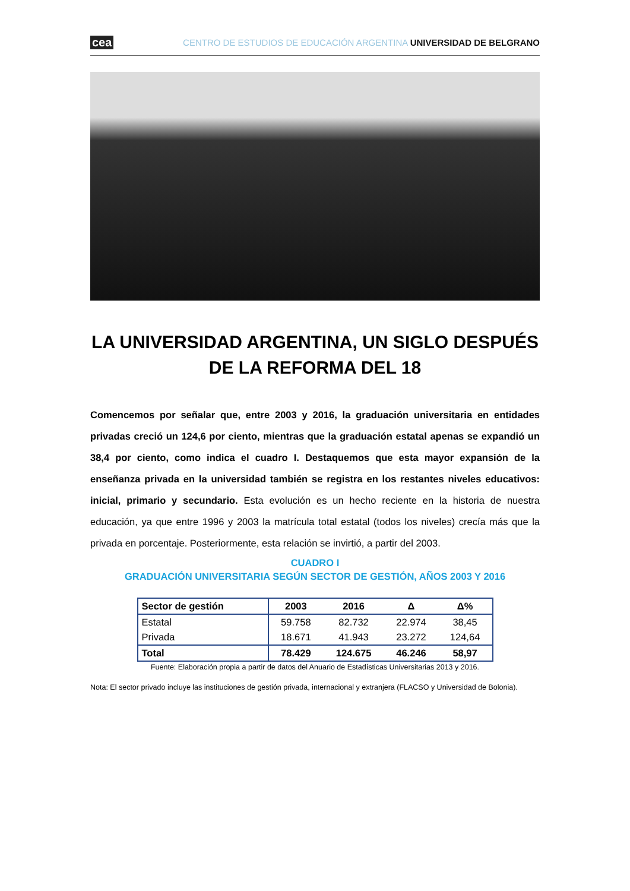cea CENTRO DE ESTUDIOS DE EDUCACIÓN ARGENTINA UNIVERSIDAD DE BELGRANO
LA UNIVERSIDAD ARGENTINA, UN SIGLO DESPUÉS
DE LA REFORMA DEL 18
Comencemos por señalar que, entre 2003 y 2016, la graduación universitaria en entidades privadas creció un 124,6 por ciento, mientras que la graduación estatal apenas se expandió un 38,4 por ciento, como indica el cuadro I. Destaquemos que esta mayor expansión de la enseñanza privada en la universidad también se registra en los restantes niveles educativos: inicial, primario y secundario. Esta evolución es un hecho reciente en la historia de nuestra educación, ya que entre 1996 y 2003 la matrícula total estatal (todos los niveles) crecía más que la privada en porcentaje. Posteriormente, esta relación se invirtió, a partir del 2003.
CUADRO I
GRADUACIÓN UNIVERSITARIA SEGÚN SECTOR DE GESTIÓN, AÑOS 2003 Y 2016
| Sector de gestión | 2003 | 2016 | Δ | Δ% |
| --- | --- | --- | --- | --- |
| Estatal | 59.758 | 82.732 | 22.974 | 38,45 |
| Privada | 18.671 | 41.943 | 23.272 | 124,64 |
| Total | 78.429 | 124.675 | 46.246 | 58,97 |
Fuente: Elaboración propia a partir de datos del Anuario de Estadísticas Universitarias 2013 y 2016.
Nota: El sector privado incluye las instituciones de gestión privada, internacional y extranjera (FLACSO y Universidad de Bolonia).